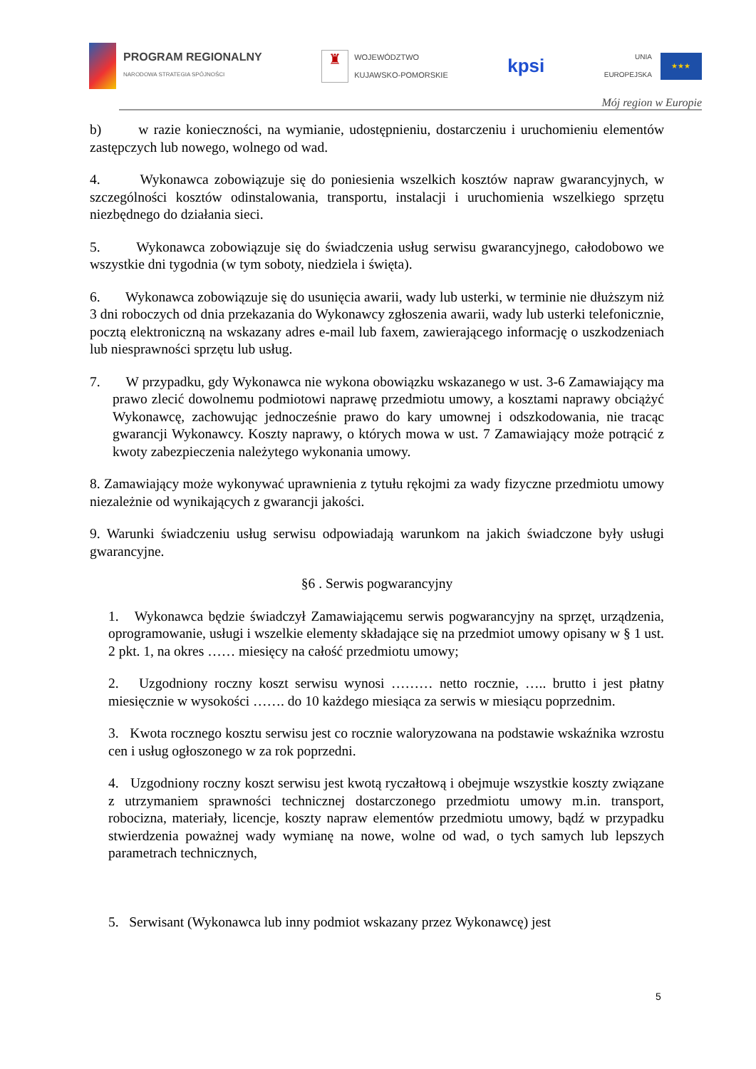PROGRAM REGIONALNY
NARODOWA STRATEGIA SPÓJNOŚCI
♜
WOJEWÓDZTWO
KUJAWSKO-POMORSKIE
kpsi
UNIA
EUROPEJSKA
★★★
Mój region w Europie
b) w razie konieczności, na wymianie, udostępnieniu, dostarczeniu i uruchomieniu elementów zastępczych lub nowego, wolnego od wad.
4. Wykonawca zobowiązuje się do poniesienia wszelkich kosztów napraw gwarancyjnych, w szczególności kosztów odinstalowania, transportu, instalacji i uruchomienia wszelkiego sprzętu niezbędnego do działania sieci.
5. Wykonawca zobowiązuje się do świadczenia usług serwisu gwarancyjnego, całodobowo we wszystkie dni tygodnia (w tym soboty, niedziela i święta).
6. Wykonawca zobowiązuje się do usunięcia awarii, wady lub usterki, w terminie nie dłuższym niż 3 dni roboczych od dnia przekazania do Wykonawcy zgłoszenia awarii, wady lub usterki telefonicznie, pocztą elektroniczną na wskazany adres e-mail lub faxem, zawierającego informację o uszkodzeniach lub niesprawności sprzętu lub usług.
7. W przypadku, gdy Wykonawca nie wykona obowiązku wskazanego w ust. 3-6 Zamawiający ma prawo zlecić dowolnemu podmiotowi naprawę przedmiotu umowy, a kosztami naprawy obciążyć Wykonawcę, zachowując jednocześnie prawo do kary umownej i odszkodowania, nie tracąc gwarancji Wykonawcy. Koszty naprawy, o których mowa w ust. 7 Zamawiający może potrącić z kwoty zabezpieczenia należytego wykonania umowy.
8. Zamawiający może wykonywać uprawnienia z tytułu rękojmi za wady fizyczne przedmiotu umowy niezależnie od wynikających z gwarancji jakości.
9. Warunki świadczeniu usług serwisu odpowiadają warunkom na jakich świadczone były usługi gwarancyjne.
§6 . Serwis pogwarancyjny
1. Wykonawca będzie świadczył Zamawiającemu serwis pogwarancyjny na sprzęt, urządzenia, oprogramowanie, usługi i wszelkie elementy składające się na przedmiot umowy opisany w § 1 ust. 2 pkt. 1, na okres …… miesięcy na całość przedmiotu umowy;
2. Uzgodniony roczny koszt serwisu wynosi ……… netto rocznie, ….. brutto i jest płatny miesięcznie w wysokości ……. do 10 każdego miesiąca za serwis w miesiącu poprzednim.
3. Kwota rocznego kosztu serwisu jest co rocznie waloryzowana na podstawie wskaźnika wzrostu cen i usług ogłoszonego w za rok poprzedni.
4. Uzgodniony roczny koszt serwisu jest kwotą ryczałtową i obejmuje wszystkie koszty związane z utrzymaniem sprawności technicznej dostarczonego przedmiotu umowy m.in. transport, robocizna, materiały, licencje, koszty napraw elementów przedmiotu umowy, bądź w przypadku stwierdzenia poważnej wady wymianę na nowe, wolne od wad, o tych samych lub lepszych parametrach technicznych,
5. Serwisant (Wykonawca lub inny podmiot wskazany przez Wykonawcę) jest
5